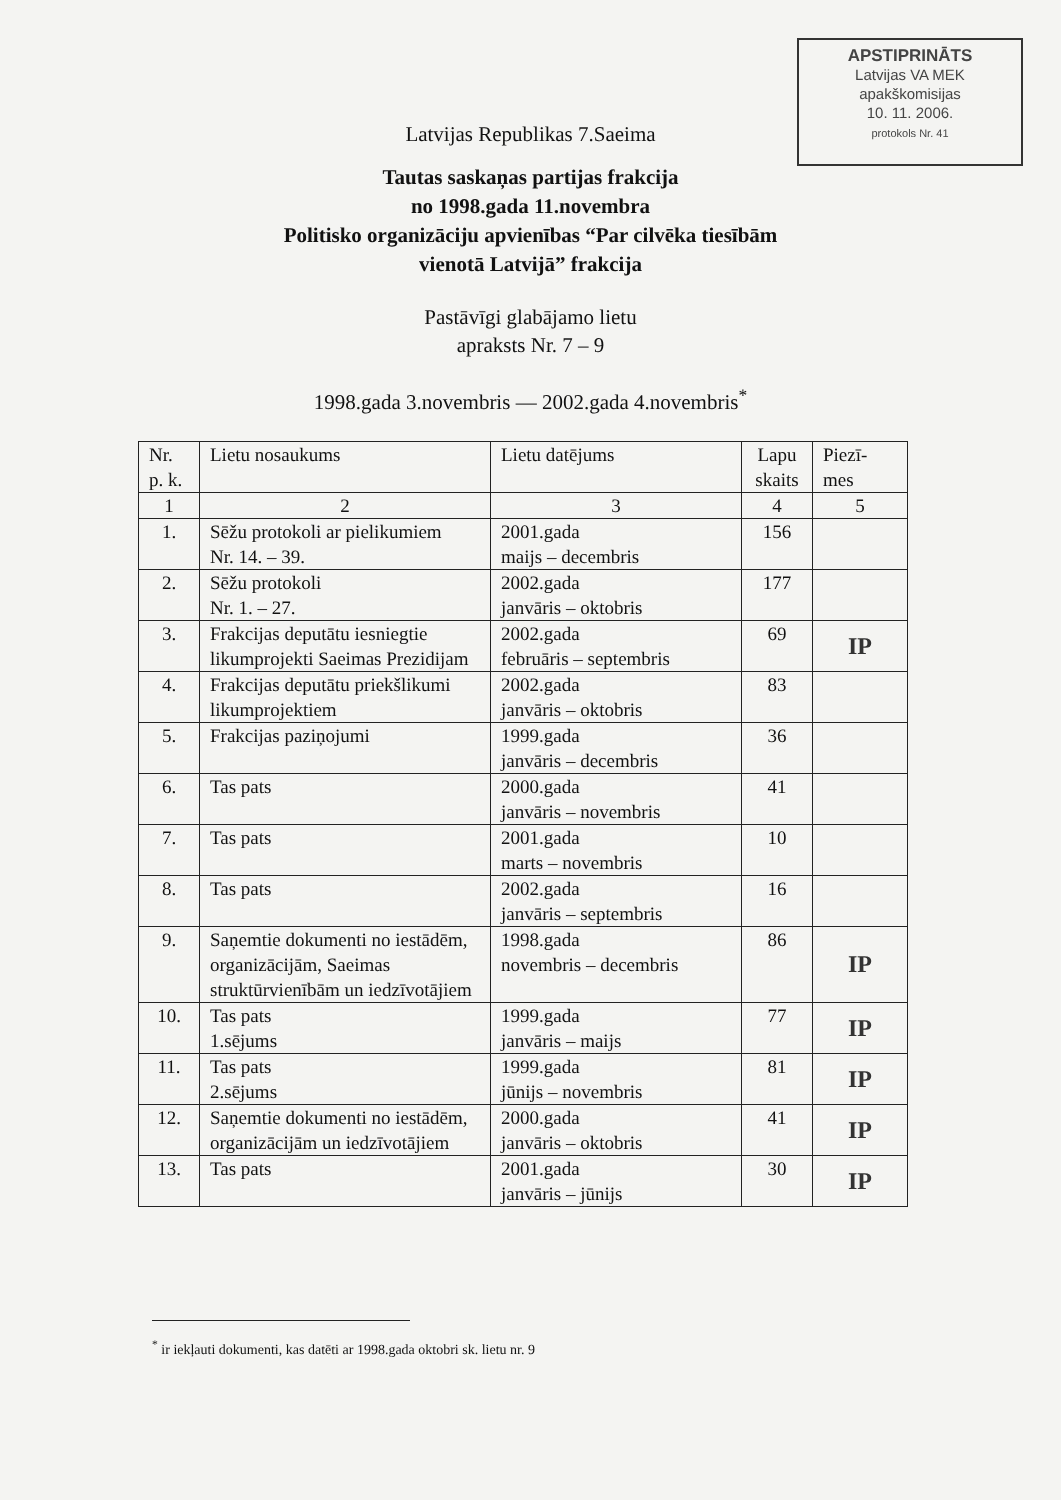APSTIPRINĀTS
Latvijas VA MEK
apakškomisijas
10. 11. 2006.
protokols Nr. 41
Latvijas Republikas 7.Saeima
Tautas saskaņas partijas frakcija
no 1998.gada 11.novembra
Politisko organizāciju apvienības “Par cilvēka tiesībām
vienotā Latvijā” frakcija
Pastāvīgi glabājamo lietu
apraksts Nr. 7 – 9
1998.gada 3.novembris — 2002.gada 4.novembris<sup>*</sup>
| Nr. p. k. | Lietu nosaukums | Lietu datējums | Lapu skaits | Piezī- mes |
| --- | --- | --- | --- | --- |
| 1 | 2 | 3 | 4 | 5 |
| 1. | Sēžu protokoli ar pielikumiem Nr. 14. – 39. | 2001.gada maijs – decembris | 156 | |
| 2. | Sēžu protokoli Nr. 1. – 27. | 2002.gada janvāris – oktobris | 177 | |
| 3. | Frakcijas deputātu iesniegtie likumprojekti Saeimas Prezidijam | 2002.gada februāris – septembris | 69 | IP |
| 4. | Frakcijas deputātu priekšlikumi likumprojektiem | 2002.gada janvāris – oktobris | 83 | |
| 5. | Frakcijas paziņojumi | 1999.gada janvāris – decembris | 36 | |
| 6. | Tas pats | 2000.gada janvāris – novembris | 41 | |
| 7. | Tas pats | 2001.gada marts – novembris | 10 | |
| 8. | Tas pats | 2002.gada janvāris – septembris | 16 | |
| 9. | Saņemtie dokumenti no iestādēm, organizācijām, Saeimas struktūrvienībām un iedzīvotājiem | 1998.gada novembris – decembris | 86 | IP |
| 10. | Tas pats 1.sējums | 1999.gada janvāris – maijs | 77 | IP |
| 11. | Tas pats 2.sējums | 1999.gada jūnijs – novembris | 81 | IP |
| 12. | Saņemtie dokumenti no iestādēm, organizācijām un iedzīvotājiem | 2000.gada janvāris – oktobris | 41 | IP |
| 13. | Tas pats | 2001.gada janvāris – jūnijs | 30 | IP |
<sup>*</sup> ir iekļauti dokumenti, kas datēti ar 1998.gada oktobri sk. lietu nr. 9